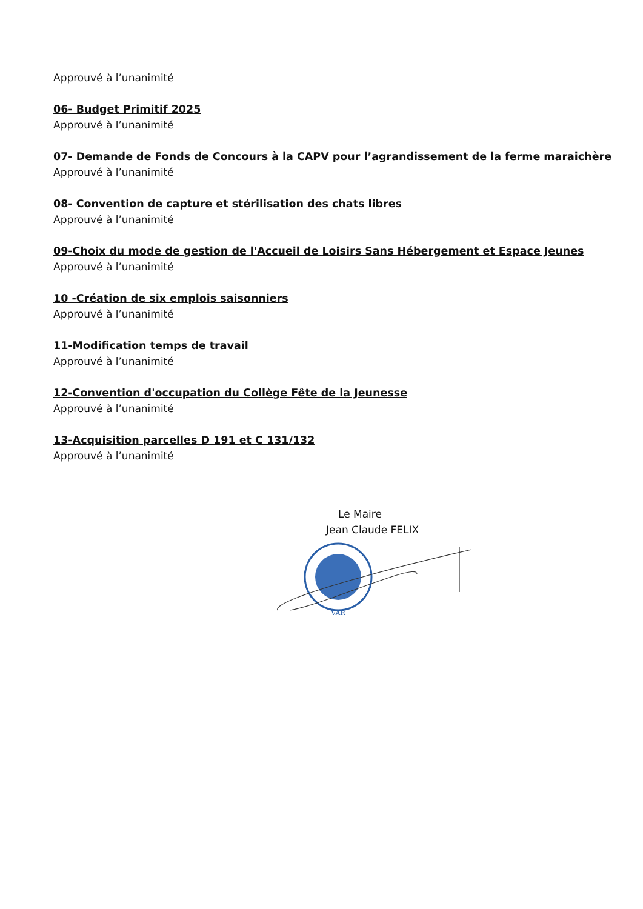Approuvé à l’unanimité
06- Budget Primitif 2025
Approuvé à l’unanimité
07- Demande de Fonds de Concours à la CAPV pour l’agrandissement de la ferme maraichère
Approuvé à l’unanimité
08- Convention de capture et stérilisation des chats libres
Approuvé à l’unanimité
09-Choix du mode de gestion de l'Accueil de Loisirs Sans Hébergement et Espace Jeunes
Approuvé à l’unanimité
10 -Création de six emplois saisonniers
Approuvé à l’unanimité
11-Modification temps de travail
Approuvé à l’unanimité
12-Convention d'occupation du Collège Fête de la Jeunesse
Approuvé à l’unanimité
13-Acquisition parcelles D 191 et C 131/132
Approuvé à l’unanimité
Le Maire
Jean Claude FELIX
VAR